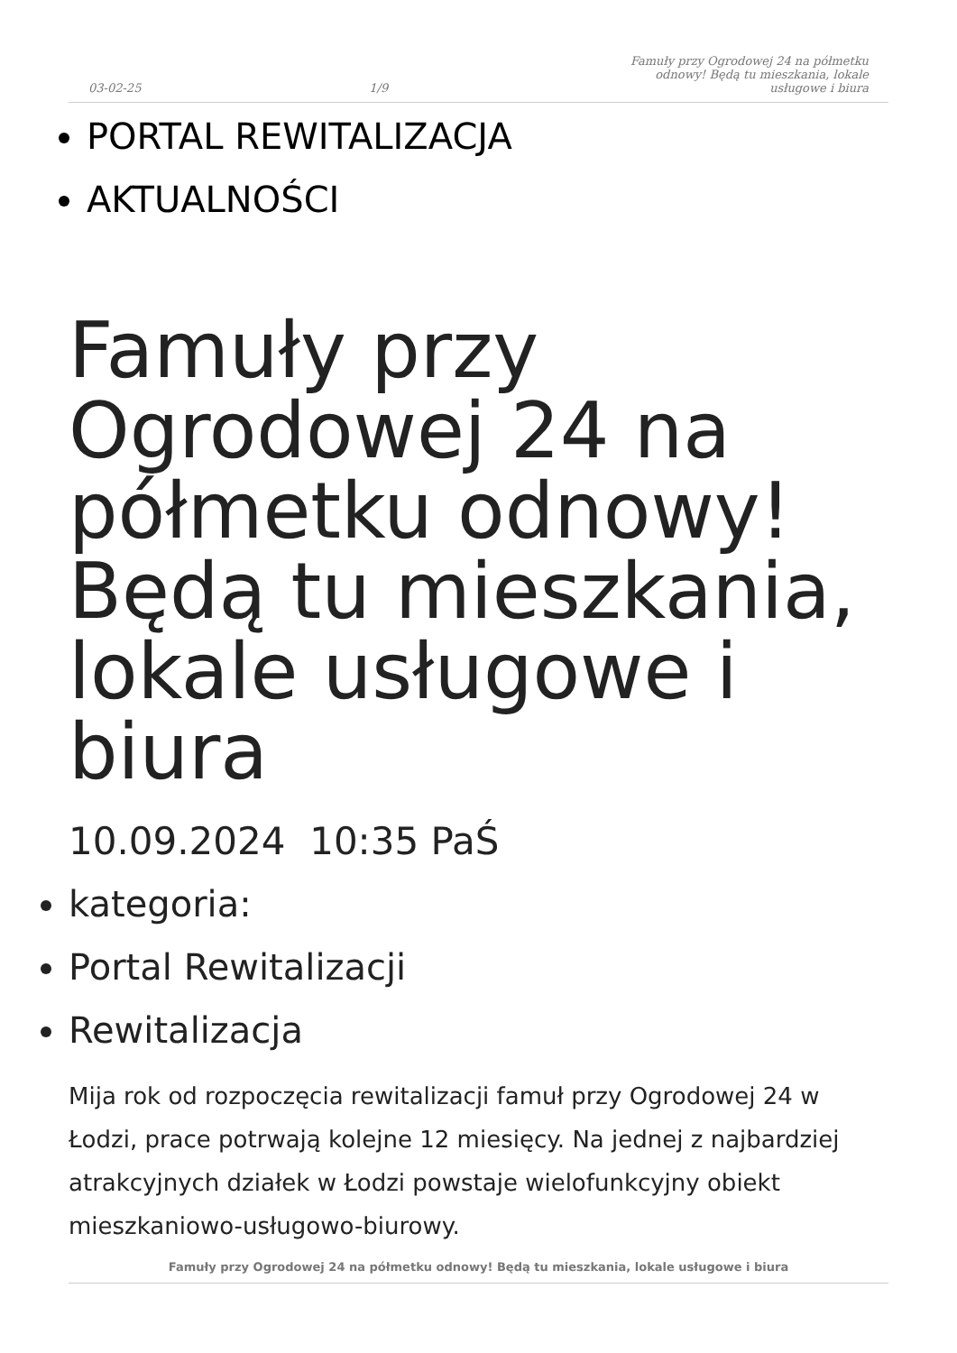03-02-25 1/9 Famuły przy Ogrodowej 24 na półmetku odnowy! Będą tu mieszkania, lokale usługowe i biura
PORTAL REWITALIZACJA
AKTUALNOŚCI
Famuły przy Ogrodowej 24 na półmetku odnowy! Będą tu mieszkania, lokale usługowe i biura
10.09.2024 10:35 PaŚ
kategoria:
Portal Rewitalizacji
Rewitalizacja
Mija rok od rozpoczęcia rewitalizacji famuł przy Ogrodowej 24 w Łodzi, prace potrwają kolejne 12 miesięcy. Na jednej z najbardziej atrakcyjnych działek w Łodzi powstaje wielofunkcyjny obiekt mieszkaniowo-usługowo-biurowy.
Famuły przy Ogrodowej 24 na półmetku odnowy! Będą tu mieszkania, lokale usługowe i biura